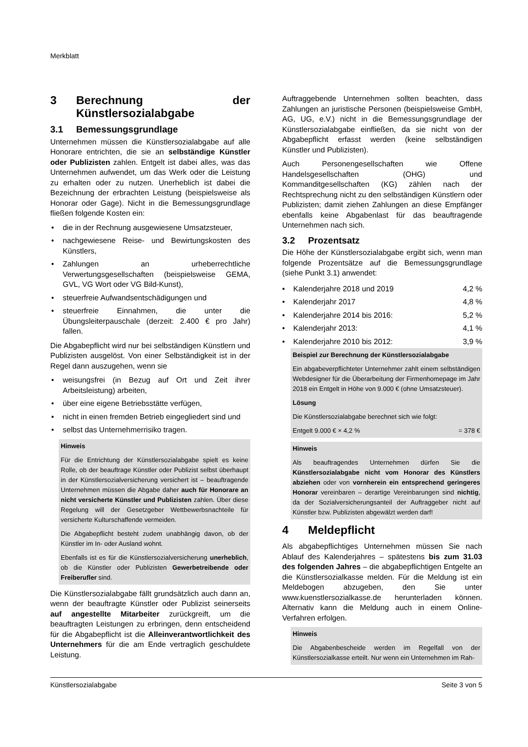Merkblatt
3 Berechnung der Künstlersozialabgabe
3.1 Bemessungsgrundlage
Unternehmen müssen die Künstlersozialabgabe auf alle Honorare entrichten, die sie an selbständige Künstler oder Publizisten zahlen. Entgelt ist dabei alles, was das Unternehmen aufwendet, um das Werk oder die Leistung zu erhalten oder zu nutzen. Unerheblich ist dabei die Bezeichnung der erbrachten Leistung (beispielsweise als Honorar oder Gage). Nicht in die Bemessungsgrundlage fließen folgende Kosten ein:
die in der Rechnung ausgewiesene Umsatzsteuer,
nachgewiesene Reise- und Bewirtungskosten des Künstlers,
Zahlungen an urheberrechtliche Verwertungsgesellschaften (beispielsweise GEMA, GVL, VG Wort oder VG Bild-Kunst),
steuerfreie Aufwandsentschädigungen und
steuerfreie Einnahmen, die unter die Übungsleiterpauschale (derzeit: 2.400 € pro Jahr) fallen.
Die Abgabepflicht wird nur bei selbständigen Künstlern und Publizisten ausgelöst. Von einer Selbständigkeit ist in der Regel dann auszugehen, wenn sie
weisungsfrei (in Bezug auf Ort und Zeit ihrer Arbeitsleistung) arbeiten,
über eine eigene Betriebsstätte verfügen,
nicht in einen fremden Betrieb eingegliedert sind und
selbst das Unternehmerrisiko tragen.
Hinweis
Für die Entrichtung der Künstlersozialabgabe spielt es keine Rolle, ob der beauftrage Künstler oder Publizist selbst überhaupt in der Künstlersozialversicherung versichert ist – beauftragende Unternehmen müssen die Abgabe daher auch für Honorare an nicht versicherte Künstler und Publizisten zahlen. Über diese Regelung will der Gesetzgeber Wettbewerbsnachteile für versicherte Kulturschaffende vermeiden.
Die Abgabepflicht besteht zudem unabhängig davon, ob der Künstler im In- oder Ausland wohnt.
Ebenfalls ist es für die Künstlersozialversicherung unerheblich, ob die Künstler oder Publizisten Gewerbetreibende oder Freiberufler sind.
Die Künstlersozialabgabe fällt grundsätzlich auch dann an, wenn der beauftragte Künstler oder Publizist seinerseits auf angestellte Mitarbeiter zurückgreift, um die beauftragten Leistungen zu erbringen, denn entscheidend für die Abgabepflicht ist die Alleinverantwortlichkeit des Unternehmers für die am Ende vertraglich geschuldete Leistung.
Auftraggebende Unternehmen sollten beachten, dass Zahlungen an juristische Personen (beispielsweise GmbH, AG, UG, e.V.) nicht in die Bemessungsgrundlage der Künstlersozialabgabe einfließen, da sie nicht von der Abgabepflicht erfasst werden (keine selbständigen Künstler und Publizisten).
Auch Personengesellschaften wie Offene Handelsgesellschaften (OHG) und Kommanditgesellschaften (KG) zählen nach der Rechtsprechung nicht zu den selbständigen Künstlern oder Publizisten; damit ziehen Zahlungen an diese Empfänger ebenfalls keine Abgabenlast für das beauftragende Unternehmen nach sich.
3.2 Prozentsatz
Die Höhe der Künstlersozialabgabe ergibt sich, wenn man folgende Prozentsätze auf die Bemessungsgrundlage (siehe Punkt 3.1) anwendet:
| • Kalenderjahre 2018 und 2019 | 4,2 % |
| • Kalenderjahr 2017 | 4,8 % |
| • Kalenderjahre 2014 bis 2016: | 5,2 % |
| • Kalenderjahr 2013: | 4,1 % |
| • Kalenderjahre 2010 bis 2012: | 3,9 % |
Beispiel zur Berechnung der Künstlersozialabgabe
Ein abgabeverpflichteter Unternehmer zahlt einem selbständigen Webdesigner für die Überarbeitung der Firmenhomepage im Jahr 2018 ein Entgelt in Höhe von 9.000 € (ohne Umsatzsteuer).
Lösung
Die Künstlersozialabgabe berechnet sich wie folgt:
Entgelt 9.000 € × 4,2 % = 378 €
Hinweis
Als beauftragendes Unternehmen dürfen Sie die Künstlersozialabgabe nicht vom Honorar des Künstlers abziehen oder von vornherein ein entsprechend geringeres Honorar vereinbaren – derartige Vereinbarungen sind nichtig, da der Sozialversicherungsanteil der Auftraggeber nicht auf Künstler bzw. Publizisten abgewälzt werden darf!
4 Meldepflicht
Als abgabepflichtiges Unternehmen müssen Sie nach Ablauf des Kalenderjahres – spätestens bis zum 31.03 des folgenden Jahres – die abgabepflichtigen Entgelte an die Künstlersozialkasse melden. Für die Meldung ist ein Meldebogen abzugeben, den Sie unter www.kuenstlersozialkasse.de herunterladen können. Alternativ kann die Meldung auch in einem Online-Verfahren erfolgen.
Hinweis
Die Abgabenbescheide werden im Regelfall von der Künstlersozialkasse erteilt. Nur wenn ein Unternehmen im Rah-
Künstlersozialabgabe Seite 3 von 5